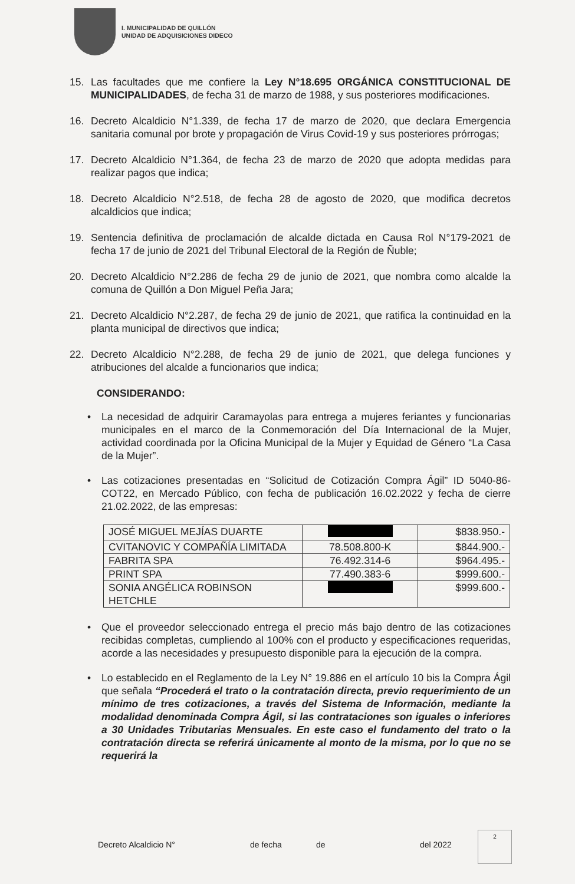I. MUNICIPALIDAD DE QUILLÓN
UNIDAD DE ADQUISICIONES DIDECO
15. Las facultades que me confiere la Ley N°18.695 ORGÁNICA CONSTITUCIONAL DE MUNICIPALIDADES, de fecha 31 de marzo de 1988, y sus posteriores modificaciones.
16. Decreto Alcaldicio N°1.339, de fecha 17 de marzo de 2020, que declara Emergencia sanitaria comunal por brote y propagación de Virus Covid-19 y sus posteriores prórrogas;
17. Decreto Alcaldicio N°1.364, de fecha 23 de marzo de 2020 que adopta medidas para realizar pagos que indica;
18. Decreto Alcaldicio N°2.518, de fecha 28 de agosto de 2020, que modifica decretos alcaldicios que indica;
19. Sentencia definitiva de proclamación de alcalde dictada en Causa Rol N°179-2021 de fecha 17 de junio de 2021 del Tribunal Electoral de la Región de Ñuble;
20. Decreto Alcaldicio N°2.286 de fecha 29 de junio de 2021, que nombra como alcalde la comuna de Quillón a Don Miguel Peña Jara;
21. Decreto Alcaldicio N°2.287, de fecha 29 de junio de 2021, que ratifica la continuidad en la planta municipal de directivos que indica;
22. Decreto Alcaldicio N°2.288, de fecha 29 de junio de 2021, que delega funciones y atribuciones del alcalde a funcionarios que indica;
CONSIDERANDO:
• La necesidad de adquirir Caramayolas para entrega a mujeres feriantes y funcionarias municipales en el marco de la Conmemoración del Día Internacional de la Mujer, actividad coordinada por la Oficina Municipal de la Mujer y Equidad de Género “La Casa de la Mujer”.
• Las cotizaciones presentadas en “Solicitud de Cotización Compra Ágil” ID 5040-86-COT22, en Mercado Público, con fecha de publicación 16.02.2022 y fecha de cierre 21.02.2022, de las empresas:
| JOSÉ MIGUEL MEJÍAS DUARTE | | $838.950.- |
| CVITANOVIC Y COMPAÑÍA LIMITADA | 78.508.800-K | $844.900.- |
| FABRITA SPA | 76.492.314-6 | $964.495.- |
| PRINT SPA | 77.490.383-6 | $999.600.- |
| SONIA ANGÉLICA ROBINSON HETCHLE | | $999.600.- |
• Que el proveedor seleccionado entrega el precio más bajo dentro de las cotizaciones recibidas completas, cumpliendo al 100% con el producto y especificaciones requeridas, acorde a las necesidades y presupuesto disponible para la ejecución de la compra.
• Lo establecido en el Reglamento de la Ley N° 19.886 en el artículo 10 bis la Compra Ágil que señala “Procederá el trato o la contratación directa, previo requerimiento de un mínimo de tres cotizaciones, a través del Sistema de Información, mediante la modalidad denominada Compra Ágil, si las contrataciones son iguales o inferiores a 30 Unidades Tributarias Mensuales. En este caso el fundamento del trato o la contratación directa se referirá únicamente al monto de la misma, por lo que no se requerirá la
Decreto Alcaldicio N° de fecha de del 2022
2